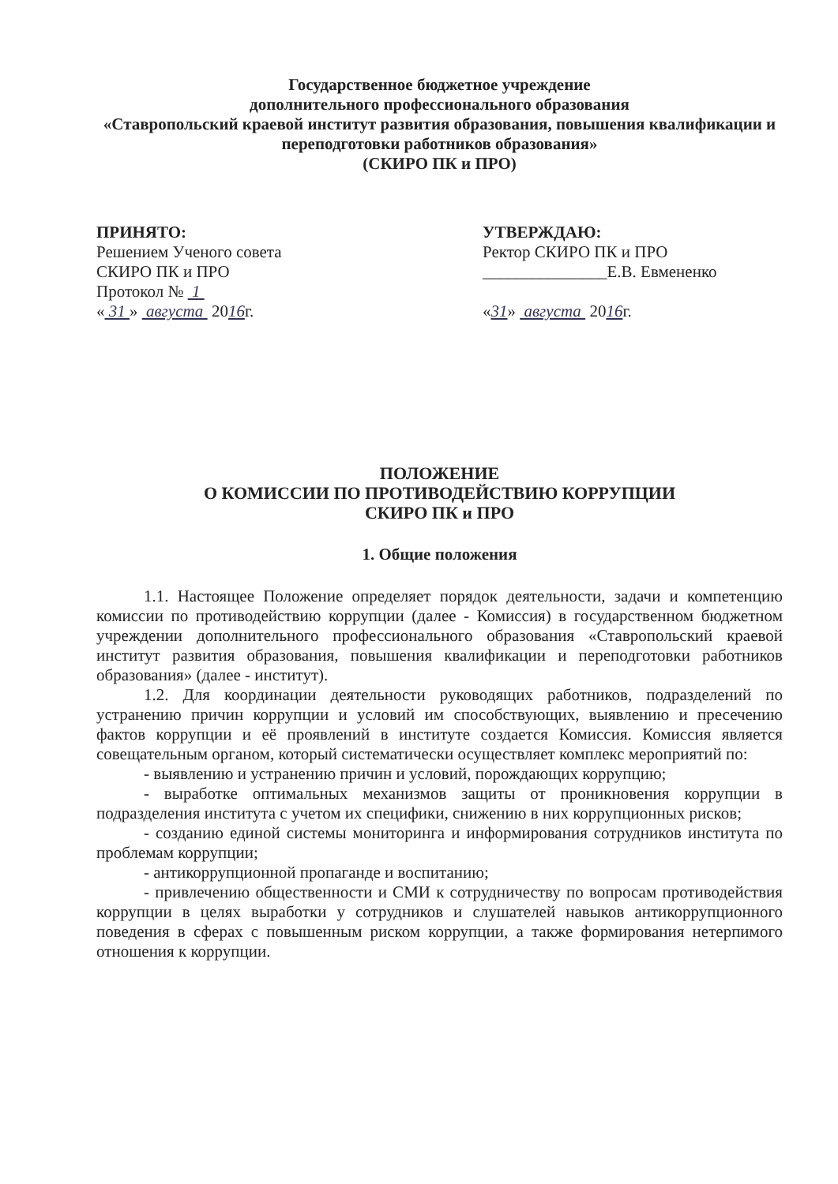Государственное бюджетное учреждение
дополнительного профессионального образования
«Ставропольский краевой институт развития образования, повышения квалификации и переподготовки работников образования»
(СКИРО ПК и ПРО)
ПРИНЯТО:
Решением Ученого совета
СКИРО ПК и ПРО
Протокол № 1
« 31 » августа 2016г.
УТВЕРЖДАЮ:
Ректор СКИРО ПК и ПРО
_______________Е.В. Евмененко
«31» августа 2016г.
ПОЛОЖЕНИЕ
О КОМИССИИ ПО ПРОТИВОДЕЙСТВИЮ КОРРУПЦИИ
СКИРО ПК и ПРО
1. Общие положения
1.1. Настоящее Положение определяет порядок деятельности, задачи и компетенцию комиссии по противодействию коррупции (далее - Комиссия) в государственном бюджетном учреждении дополнительного профессионального образования «Ставропольский краевой институт развития образования, повышения квалификации и переподготовки работников образования» (далее - институт).
1.2. Для координации деятельности руководящих работников, подразделений по устранению причин коррупции и условий им способствующих, выявлению и пресечению фактов коррупции и её проявлений в институте создается Комиссия. Комиссия является совещательным органом, который систематически осуществляет комплекс мероприятий по:
- выявлению и устранению причин и условий, порождающих коррупцию;
- выработке оптимальных механизмов защиты от проникновения коррупции в подразделения института с учетом их специфики, снижению в них коррупционных рисков;
- созданию единой системы мониторинга и информирования сотрудников института по проблемам коррупции;
- антикоррупционной пропаганде и воспитанию;
- привлечению общественности и СМИ к сотрудничеству по вопросам противодействия коррупции в целях выработки у сотрудников и слушателей навыков антикоррупционного поведения в сферах с повышенным риском коррупции, а также формирования нетерпимого отношения к коррупции.